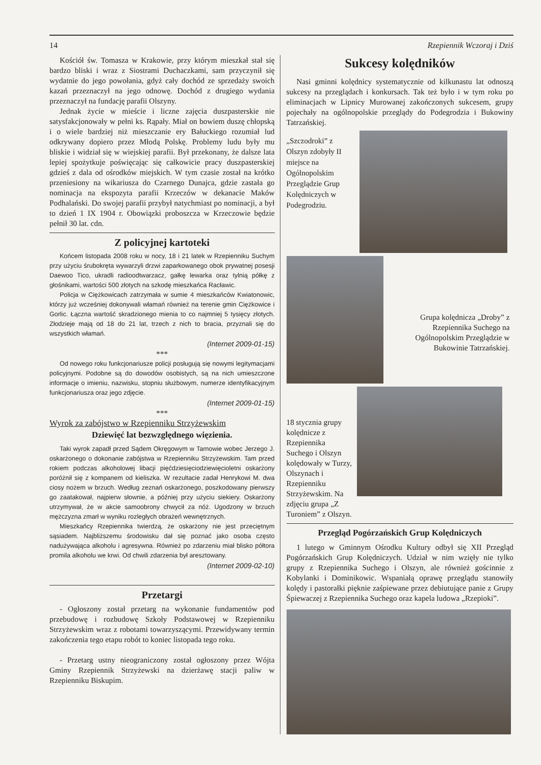14 Rzepiennik Wczoraj i Dziś
Kościół św. Tomasza w Krakowie, przy którym mieszkał stał się bardzo bliski i wraz z Siostrami Duchaczkami, sam przyczynił się wydatnie do jego powołania, gdyż cały dochód ze sprzedaży swoich kazań przeznaczył na jego odnowę. Dochód z drugiego wydania przeznaczył na fundację parafii Olszyny.
Jednak życie w mieście i liczne zajęcia duszpasterskie nie satysfakcjonowały w pełni ks. Rąpały. Miał on bowiem duszę chłopską i o wiele bardziej niż mieszczanie ery Bałuckiego rozumiał lud odkrywany dopiero przez Młodą Polskę. Problemy ludu były mu bliskie i widział się w wiejskiej parafii. Był przekonany, że dalsze lata lepiej spożytkuje poświęcając się całkowicie pracy duszpasterskiej gdzieś z dala od ośrodków miejskich. W tym czasie został na krótko przeniesiony na wikariusza do Czarnego Dunajca, gdzie zastała go nominacja na ekspozyta parafii Krzeczów w dekanacie Maków Podhalański. Do swojej parafii przybył natychmiast po nominacji, a był to dzień 1 IX 1904 r. Obowiązki proboszcza w Krzeczowie będzie pełnił 30 lat. cdn.
Z policyjnej kartoteki
Końcem listopada 2008 roku w nocy, 18 i 21 latek w Rzepienniku Suchym przy użyciu śrubokręta wywarzyli drzwi zaparkowanego obok prywatnej posesji Daewoo Tico, ukradli radioodtwarzacz, gałkę lewarka oraz tylnią półkę z głośnikami, wartości 500 złotych na szkodę mieszkańca Racławic.
Policja w Ciężkowicach zatrzymała w sumie 4 mieszkańców Kwiatonowic, którzy już wcześniej dokonywali włamań również na terenie gmin Ciężkowice i Gorlic. Łączna wartość skradzionego mienia to co najmniej 5 tysięcy złotych. Złodzieje mają od 18 do 21 lat, trzech z nich to bracia, przyznali się do wszystkich włamań.
(Internet 2009-01-15)
***
Od nowego roku funkcjonariusze policji posługują się nowymi legitymacjami policyjnymi. Podobne są do dowodów osobistych, są na nich umieszczone informacje o imieniu, nazwisku, stopniu służbowym, numerze identyfikacyjnym funkcjonariusza oraz jego zdjęcie.
(Internet 2009-01-15)
***
Wyrok za zabójstwo w Rzepienniku Strzyżewskim
Dziewięć lat bezwzględnego więzienia.
Taki wyrok zapadł przed Sądem Okręgowym w Tarnowie wobec Jerzego J. oskarżonego o dokonanie zabójstwa w Rzepienniku Strzyżewskim. Tam przed rokiem podczas alkoholowej libacji pięćdziesięciodziewięcioletni oskarżony poróżnił się z kompanem od kieliszka. W rezultacie zadał Henrykowi M. dwa ciosy nożem w brzuch. Według zeznań oskarżonego, poszkodowany pierwszy go zaatakował, najpierw słownie, a później przy użyciu siekiery. Oskarżony utrzymywał, że w akcie samoobrony chwycił za nóż. Ugodzony w brzuch mężczyzna zmarł w wyniku rozległych obrażeń wewnętrznych.
Mieszkańcy Rzepiennika twierdzą, że oskarżony nie jest przeciętnym sąsiadem. Najbliższemu środowisku dał się poznać jako osoba często nadużywająca alkoholu i agresywna. Również po zdarzeniu miał blisko półtora promila alkoholu we krwi. Od chwili zdarzenia był aresztowany.
(Internet 2009-02-10)
Przetargi
- Ogłoszony został przetarg na wykonanie fundamentów pod przebudowę i rozbudowę Szkoły Podstawowej w Rzepienniku Strzyżewskim wraz z robotami towarzyszącymi. Przewidywany termin zakończenia tego etapu robót to koniec listopada tego roku.
- Przetarg ustny nieograniczony został ogłoszony przez Wójta Gminy Rzepiennik Strzyżewski na dzierżawę stacji paliw w Rzepienniku Biskupim.
Sukcesy kolędników
Nasi gminni kolędnicy systematycznie od kilkunastu lat odnoszą sukcesy na przeglądach i konkursach. Tak też było i w tym roku po eliminacjach w Lipnicy Murowanej zakończonych sukcesem, grupy pojechały na ogólnopolskie przeglądy do Podegrodzia i Bukowiny Tatrzańskiej.
„Szczodroki” z Olszyn zdobyły II miejsce na Ogólnopolskim Przeglądzie Grup Kolędniczych w Podegrodziu.
Grupa kolędnicza „Droby” z Rzepiennika Suchego na Ogólnopolskim Przeglądzie w Bukowinie Tatrzańskiej.
18 stycznia grupy kolędnicze z Rzepiennika Suchego i Olszyn kolędowały w Turzy, Olszynach i Rzepienniku Strzyżewskim. Na zdjęciu grupa „Z Turoniem” z Olszyn.
Przegląd Pogórzańskich Grup Kolędniczych
1 lutego w Gminnym Ośrodku Kultury odbył się XII Przegląd Pogórzańskich Grup Kolędniczych. Udział w nim wzięły nie tylko grupy z Rzepiennika Suchego i Olszyn, ale również gościnnie z Kobylanki i Dominikowic. Wspaniałą oprawę przeglądu stanowiły kolędy i pastorałki pięknie zaśpiewane przez debiutujące panie z Grupy Śpiewaczej z Rzepiennika Suchego oraz kapela ludowa „Rzepioki”.